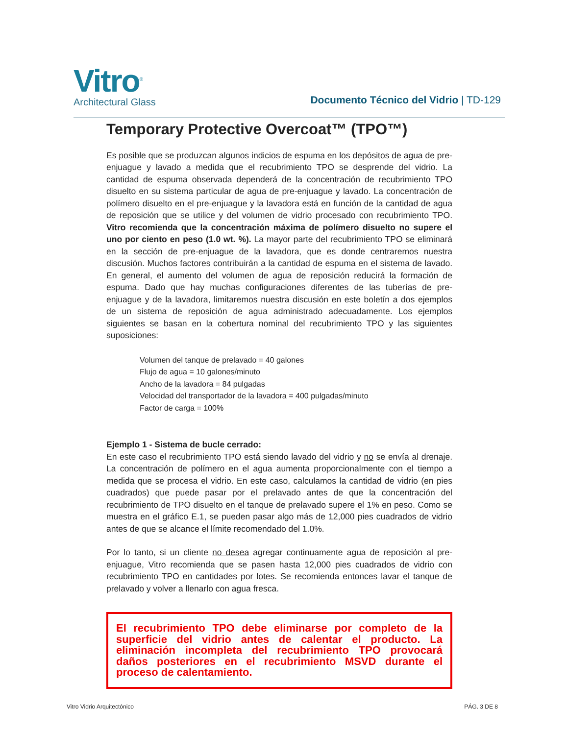Vitro<sup>®</sup>
Architectural Glass
Documento Técnico del Vidrio | TD-129
Temporary Protective Overcoat™ (TPO™)
Es posible que se produzcan algunos indicios de espuma en los depósitos de agua de pre-enjuague y lavado a medida que el recubrimiento TPO se desprende del vidrio. La cantidad de espuma observada dependerá de la concentración de recubrimiento TPO disuelto en su sistema particular de agua de pre-enjuague y lavado. La concentración de polímero disuelto en el pre-enjuague y la lavadora está en función de la cantidad de agua de reposición que se utilice y del volumen de vidrio procesado con recubrimiento TPO. Vitro recomienda que la concentración máxima de polímero disuelto no supere el uno por ciento en peso (1.0 wt. %). La mayor parte del recubrimiento TPO se eliminará en la sección de pre-enjuague de la lavadora, que es donde centraremos nuestra discusión. Muchos factores contribuirán a la cantidad de espuma en el sistema de lavado. En general, el aumento del volumen de agua de reposición reducirá la formación de espuma. Dado que hay muchas configuraciones diferentes de las tuberías de pre-enjuague y de la lavadora, limitaremos nuestra discusión en este boletín a dos ejemplos de un sistema de reposición de agua administrado adecuadamente. Los ejemplos siguientes se basan en la cobertura nominal del recubrimiento TPO y las siguientes suposiciones:
Volumen del tanque de prelavado = 40 galones
Flujo de agua = 10 galones/minuto
Ancho de la lavadora = 84 pulgadas
Velocidad del transportador de la lavadora = 400 pulgadas/minuto
Factor de carga = 100%
Ejemplo 1 - Sistema de bucle cerrado:
En este caso el recubrimiento TPO está siendo lavado del vidrio y no se envía al drenaje. La concentración de polímero en el agua aumenta proporcionalmente con el tiempo a medida que se procesa el vidrio. En este caso, calculamos la cantidad de vidrio (en pies cuadrados) que puede pasar por el prelavado antes de que la concentración del recubrimiento de TPO disuelto en el tanque de prelavado supere el 1% en peso. Como se muestra en el gráfico E.1, se pueden pasar algo más de 12,000 pies cuadrados de vidrio antes de que se alcance el límite recomendado del 1.0%.
Por lo tanto, si un cliente no desea agregar continuamente agua de reposición al pre-enjuague, Vitro recomienda que se pasen hasta 12,000 pies cuadrados de vidrio con recubrimiento TPO en cantidades por lotes. Se recomienda entonces lavar el tanque de prelavado y volver a llenarlo con agua fresca.
El recubrimiento TPO debe eliminarse por completo de la superficie del vidrio antes de calentar el producto. La eliminación incompleta del recubrimiento TPO provocará daños posteriores en el recubrimiento MSVD durante el proceso de calentamiento.
Vitro Vidrio Arquitectónico PÁG. 3 DE 8